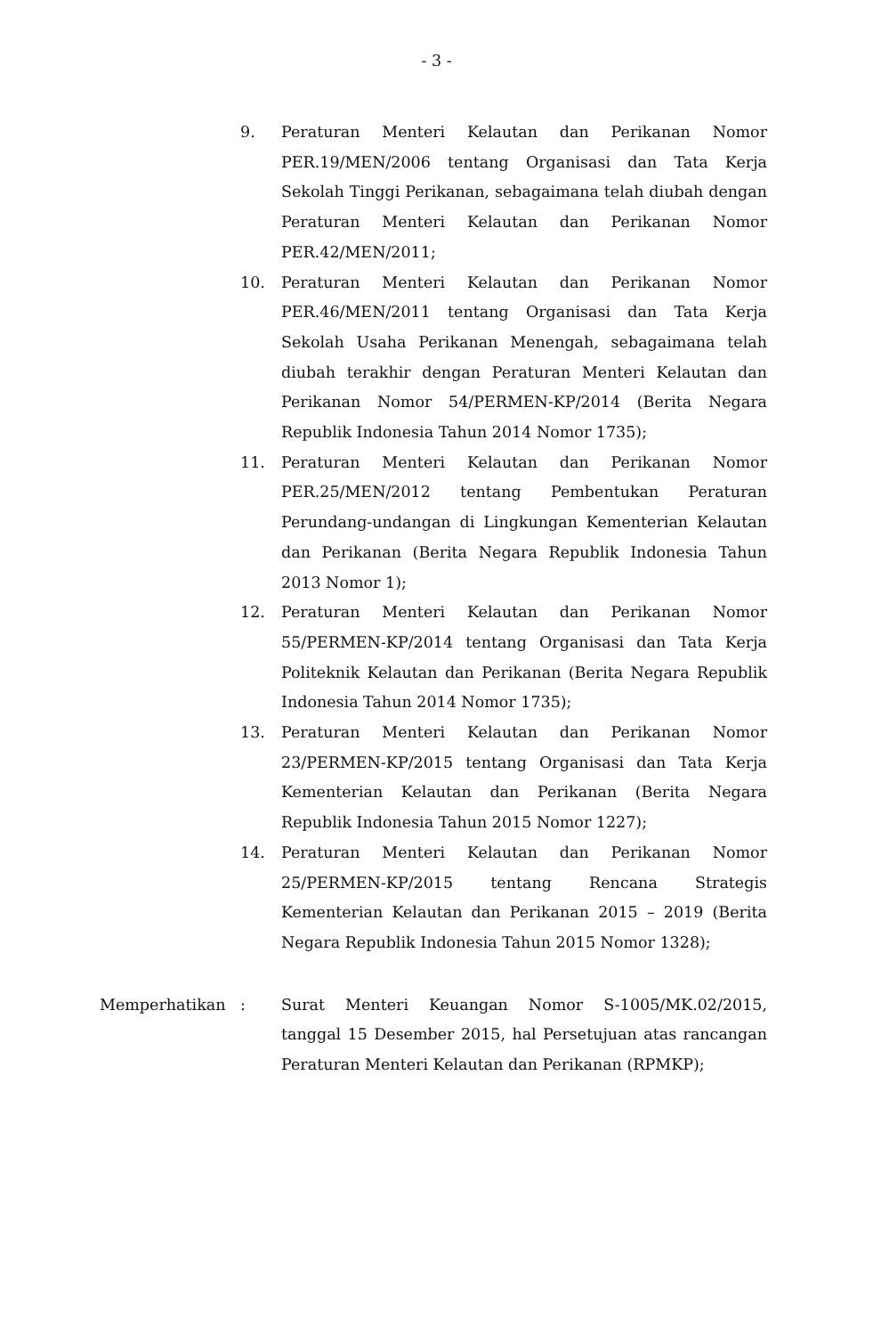- 3 -
9. Peraturan Menteri Kelautan dan Perikanan Nomor PER.19/MEN/2006 tentang Organisasi dan Tata Kerja Sekolah Tinggi Perikanan, sebagaimana telah diubah dengan Peraturan Menteri Kelautan dan Perikanan Nomor PER.42/MEN/2011;
10. Peraturan Menteri Kelautan dan Perikanan Nomor PER.46/MEN/2011 tentang Organisasi dan Tata Kerja Sekolah Usaha Perikanan Menengah, sebagaimana telah diubah terakhir dengan Peraturan Menteri Kelautan dan Perikanan Nomor 54/PERMEN-KP/2014 (Berita Negara Republik Indonesia Tahun 2014 Nomor 1735);
11. Peraturan Menteri Kelautan dan Perikanan Nomor PER.25/MEN/2012 tentang Pembentukan Peraturan Perundang-undangan di Lingkungan Kementerian Kelautan dan Perikanan (Berita Negara Republik Indonesia Tahun 2013 Nomor 1);
12. Peraturan Menteri Kelautan dan Perikanan Nomor 55/PERMEN-KP/2014 tentang Organisasi dan Tata Kerja Politeknik Kelautan dan Perikanan (Berita Negara Republik Indonesia Tahun 2014 Nomor 1735);
13. Peraturan Menteri Kelautan dan Perikanan Nomor 23/PERMEN-KP/2015 tentang Organisasi dan Tata Kerja Kementerian Kelautan dan Perikanan (Berita Negara Republik Indonesia Tahun 2015 Nomor 1227);
14. Peraturan Menteri Kelautan dan Perikanan Nomor 25/PERMEN-KP/2015 tentang Rencana Strategis Kementerian Kelautan dan Perikanan 2015 – 2019 (Berita Negara Republik Indonesia Tahun 2015 Nomor 1328);
Memperhatikan : Surat Menteri Keuangan Nomor S-1005/MK.02/2015, tanggal 15 Desember 2015, hal Persetujuan atas rancangan Peraturan Menteri Kelautan dan Perikanan (RPMKP);